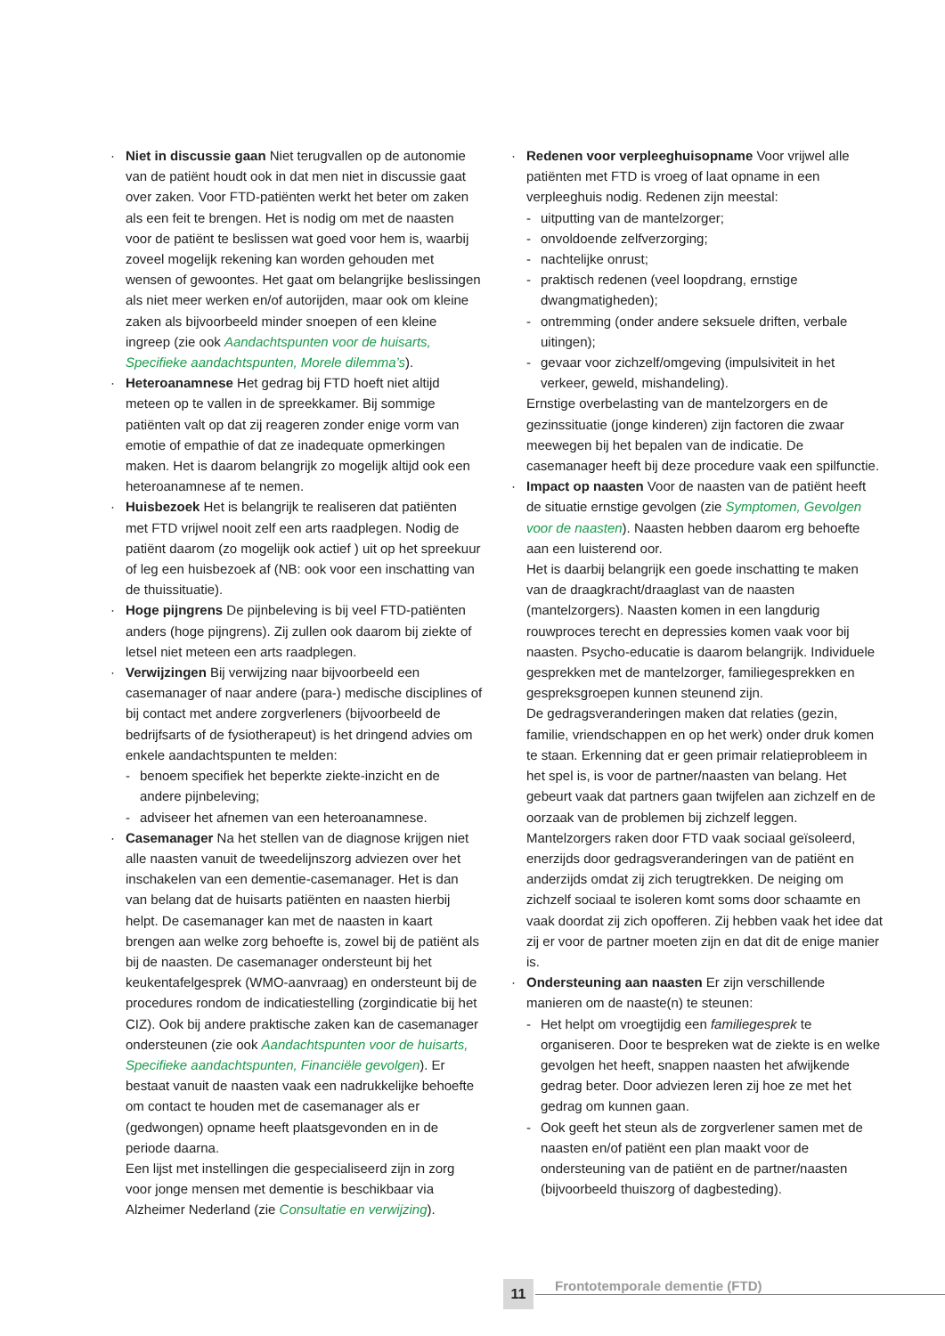· Niet in discussie gaan Niet terugvallen op de autonomie van de patiënt houdt ook in dat men niet in discussie gaat over zaken. Voor FTD-patiënten werkt het beter om zaken als een feit te brengen. Het is nodig om met de naasten voor de patiënt te beslissen wat goed voor hem is, waarbij zoveel mogelijk rekening kan worden gehouden met wensen of gewoontes. Het gaat om belangrijke beslissingen als niet meer werken en/of autorijden, maar ook om kleine zaken als bijvoorbeeld minder snoepen of een kleine ingreep (zie ook Aandachtspunten voor de huisarts, Specifieke aandachtspunten, Morele dilemma’s).
· Heteroanamnese Het gedrag bij FTD hoeft niet altijd meteen op te vallen in de spreekkamer. Bij sommige patiënten valt op dat zij reageren zonder enige vorm van emotie of empathie of dat ze inadequate opmerkingen maken. Het is daarom belangrijk zo mogelijk altijd ook een heteroanamnese af te nemen.
· Huisbezoek Het is belangrijk te realiseren dat patiënten met FTD vrijwel nooit zelf een arts raadplegen. Nodig de patiënt daarom (zo mogelijk ook actief ) uit op het spreekuur of leg een huisbezoek af (NB: ook voor een inschatting van de thuissituatie).
· Hoge pijngrens De pijnbeleving is bij veel FTD-patiënten anders (hoge pijngrens). Zij zullen ook daarom bij ziekte of letsel niet meteen een arts raadplegen.
· Verwijzingen Bij verwijzing naar bijvoorbeeld een casemanager of naar andere (para-) medische disciplines of bij contact met andere zorgverleners (bijvoorbeeld de bedrijfsarts of de fysiotherapeut) is het dringend advies om enkele aandachtspunten te melden:
- benoem specifiek het beperkte ziekte-inzicht en de andere pijnbeleving;
- adviseer het afnemen van een heteroanamnese.
· Casemanager Na het stellen van de diagnose krijgen niet alle naasten vanuit de tweedelijnszorg adviezen over het inschakelen van een dementie-casemanager. Het is dan van belang dat de huisarts patiënten en naasten hierbij helpt. De casemanager kan met de naasten in kaart brengen aan welke zorg behoefte is, zowel bij de patiënt als bij de naasten. De casemanager ondersteunt bij het keukentafelgesprek (WMO-aanvraag) en ondersteunt bij de procedures rondom de indicatiestelling (zorgindicatie bij het CIZ). Ook bij andere praktische zaken kan de casemanager ondersteunen (zie ook Aandachtspunten voor de huisarts, Specifieke aandachtspunten, Financiële gevolgen). Er bestaat vanuit de naasten vaak een nadrukkelijke behoefte om contact te houden met de casemanager als er (gedwongen) opname heeft plaatsgevonden en in de periode daarna.
Een lijst met instellingen die gespecialiseerd zijn in zorg voor jonge mensen met dementie is beschikbaar via Alzheimer Nederland (zie Consultatie en verwijzing).
· Redenen voor verpleeghuisopname Voor vrijwel alle patiënten met FTD is vroeg of laat opname in een verpleeghuis nodig. Redenen zijn meestal:
- uitputting van de mantelzorger;
- onvoldoende zelfverzorging;
- nachtelijke onrust;
- praktisch redenen (veel loopdrang, ernstige dwangmatigheden);
- ontremming (onder andere seksuele driften, verbale uitingen);
- gevaar voor zichzelf/omgeving (impulsiviteit in het verkeer, geweld, mishandeling).
Ernstige overbelasting van de mantelzorgers en de gezinssituatie (jonge kinderen) zijn factoren die zwaar meewegen bij het bepalen van de indicatie. De casemanager heeft bij deze procedure vaak een spilfunctie.
· Impact op naasten Voor de naasten van de patiënt heeft de situatie ernstige gevolgen (zie Symptomen, Gevolgen voor de naasten). Naasten hebben daarom erg behoefte aan een luisterend oor.
Het is daarbij belangrijk een goede inschatting te maken van de draagkracht/draaglast van de naasten (mantelzorgers). Naasten komen in een langdurig rouwproces terecht en depressies komen vaak voor bij naasten. Psycho-educatie is daarom belangrijk. Individuele gesprekken met de mantelzorger, familiegesprekken en gespreksgroepen kunnen steunend zijn.
De gedragsveranderingen maken dat relaties (gezin, familie, vriendschappen en op het werk) onder druk komen te staan. Erkenning dat er geen primair relatieprobleem in het spel is, is voor de partner/naasten van belang. Het gebeurt vaak dat partners gaan twijfelen aan zichzelf en de oorzaak van de problemen bij zichzelf leggen.
Mantelzorgers raken door FTD vaak sociaal geïsoleerd, enerzijds door gedragsveranderingen van de patiënt en anderzijds omdat zij zich terugtrekken. De neiging om zichzelf sociaal te isoleren komt soms door schaamte en vaak doordat zij zich opofferen. Zij hebben vaak het idee dat zij er voor de partner moeten zijn en dat dit de enige manier is.
· Ondersteuning aan naasten Er zijn verschillende manieren om de naaste(n) te steunen:
- Het helpt om vroegtijdig een familiegesprek te organiseren. Door te bespreken wat de ziekte is en welke gevolgen het heeft, snappen naasten het afwijkende gedrag beter. Door adviezen leren zij hoe ze met het gedrag om kunnen gaan.
- Ook geeft het steun als de zorgverlener samen met de naasten en/of patiënt een plan maakt voor de ondersteuning van de patiënt en de partner/naasten (bijvoorbeeld thuiszorg of dagbesteding).
11 Frontotemporale dementie (FTD)